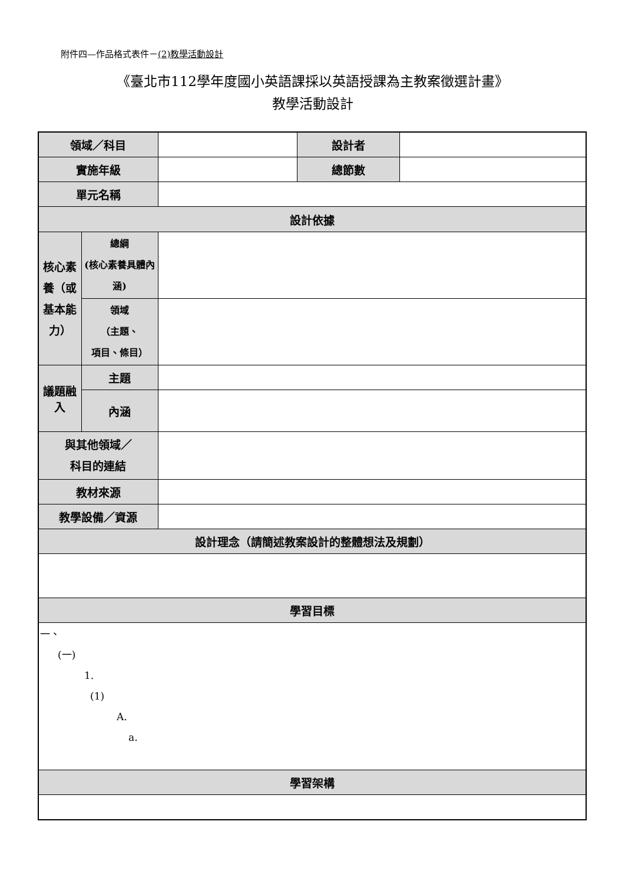附件四—作品格式表件－(2)教學活動設計
《臺北市112學年度國小英語課採以英語授課為主教案徵選計畫》
教學活動設計
| 領域／科目 | | | 設計者 | |
| 實施年級 | | | 總節數 | |
| 單元名稱 | | | | |
| 設計依據 | | | | |
| 核心素養（或基本能力） | 總綱 (核心素養具體內涵) | | | |
| | 領域 （主題、 項目、條目） | | | |
| 議題融入 | 主題 | | | |
| | 內涵 | | | |
| 與其他領域／ 科目的連結 | | | | |
| 教材來源 | | | | |
| 教學設備／資源 | | | | |
| 設計理念（請簡述教案設計的整體想法及規劃） | | | | |
| 學習目標 | | | | |
| 一、 (一) 1. (1) A. a. | | | | |
| 學習架構 | | | | |